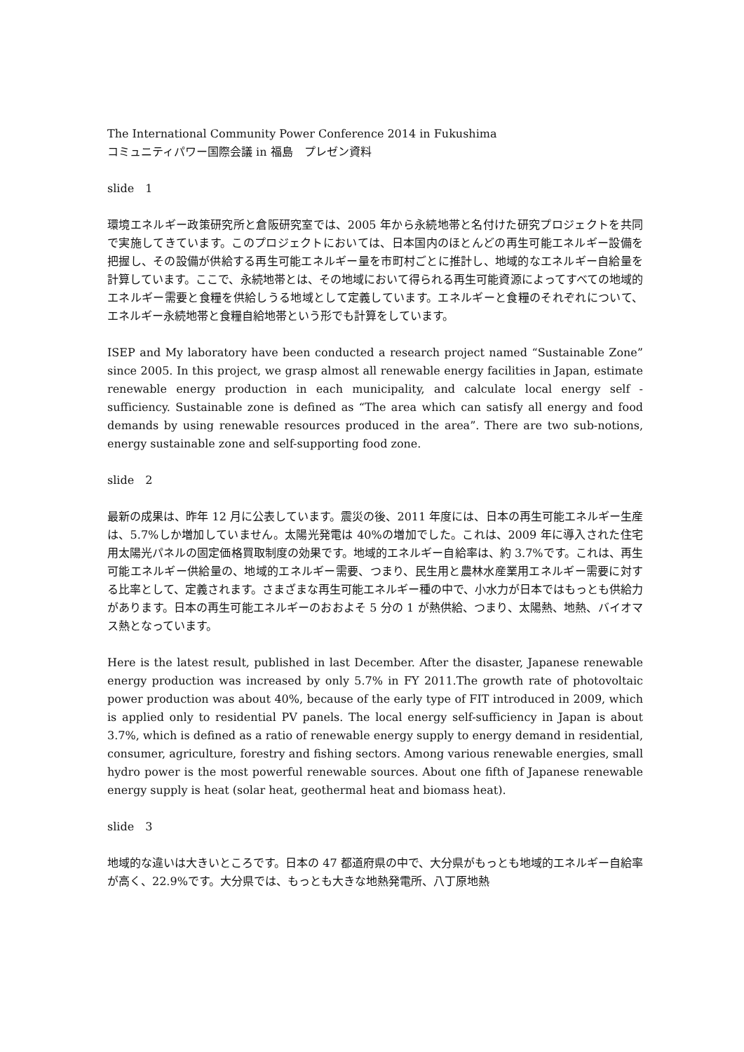The International Community Power Conference 2014 in Fukushima
コミュニティパワー国際会議 in 福島　プレゼン資料
slide　1
環境エネルギー政策研究所と倉阪研究室では、2005 年から永続地帯と名付けた研究プロジェクトを共同で実施してきています。このプロジェクトにおいては、日本国内のほとんどの再生可能エネルギー設備を把握し、その設備が供給する再生可能エネルギー量を市町村ごとに推計し、地域的なエネルギー自給量を計算しています。ここで、永続地帯とは、その地域において得られる再生可能資源によってすべての地域的エネルギー需要と食糧を供給しうる地域として定義しています。エネルギーと食糧のそれぞれについて、エネルギー永続地帯と食糧自給地帯という形でも計算をしています。
ISEP and My laboratory have been conducted a research project named “Sustainable Zone” since 2005. In this project, we grasp almost all renewable energy facilities in Japan, estimate renewable energy production in each municipality, and calculate local energy self - sufficiency. Sustainable zone is defined as “The area which can satisfy all energy and food demands by using renewable resources produced in the area”. There are two sub-notions, energy sustainable zone and self-supporting food zone.
slide　2
最新の成果は、昨年 12 月に公表しています。震災の後、2011 年度には、日本の再生可能エネルギー生産は、5.7%しか増加していません。太陽光発電は 40%の増加でした。これは、2009 年に導入された住宅用太陽光パネルの固定価格買取制度の効果です。地域的エネルギー自給率は、約 3.7%です。これは、再生可能エネルギー供給量の、地域的エネルギー需要、つまり、民生用と農林水産業用エネルギー需要に対する比率として、定義されます。さまざまな再生可能エネルギー種の中で、小水力が日本ではもっとも供給力があります。日本の再生可能エネルギーのおおよそ 5 分の 1 が熱供給、つまり、太陽熱、地熱、バイオマス熱となっています。
Here is the latest result, published in last December. After the disaster, Japanese renewable energy production was increased by only 5.7% in FY 2011.The growth rate of photovoltaic power production was about 40%, because of the early type of FIT introduced in 2009, which is applied only to residential PV panels. The local energy self-sufficiency in Japan is about 3.7%, which is defined as a ratio of renewable energy supply to energy demand in residential, consumer, agriculture, forestry and fishing sectors. Among various renewable energies, small hydro power is the most powerful renewable sources. About one fifth of Japanese renewable energy supply is heat (solar heat, geothermal heat and biomass heat).
slide　3
地域的な違いは大きいところです。日本の 47 都道府県の中で、大分県がもっとも地域的エネルギー自給率が高く、22.9%です。大分県では、もっとも大きな地熱発電所、八丁原地熱